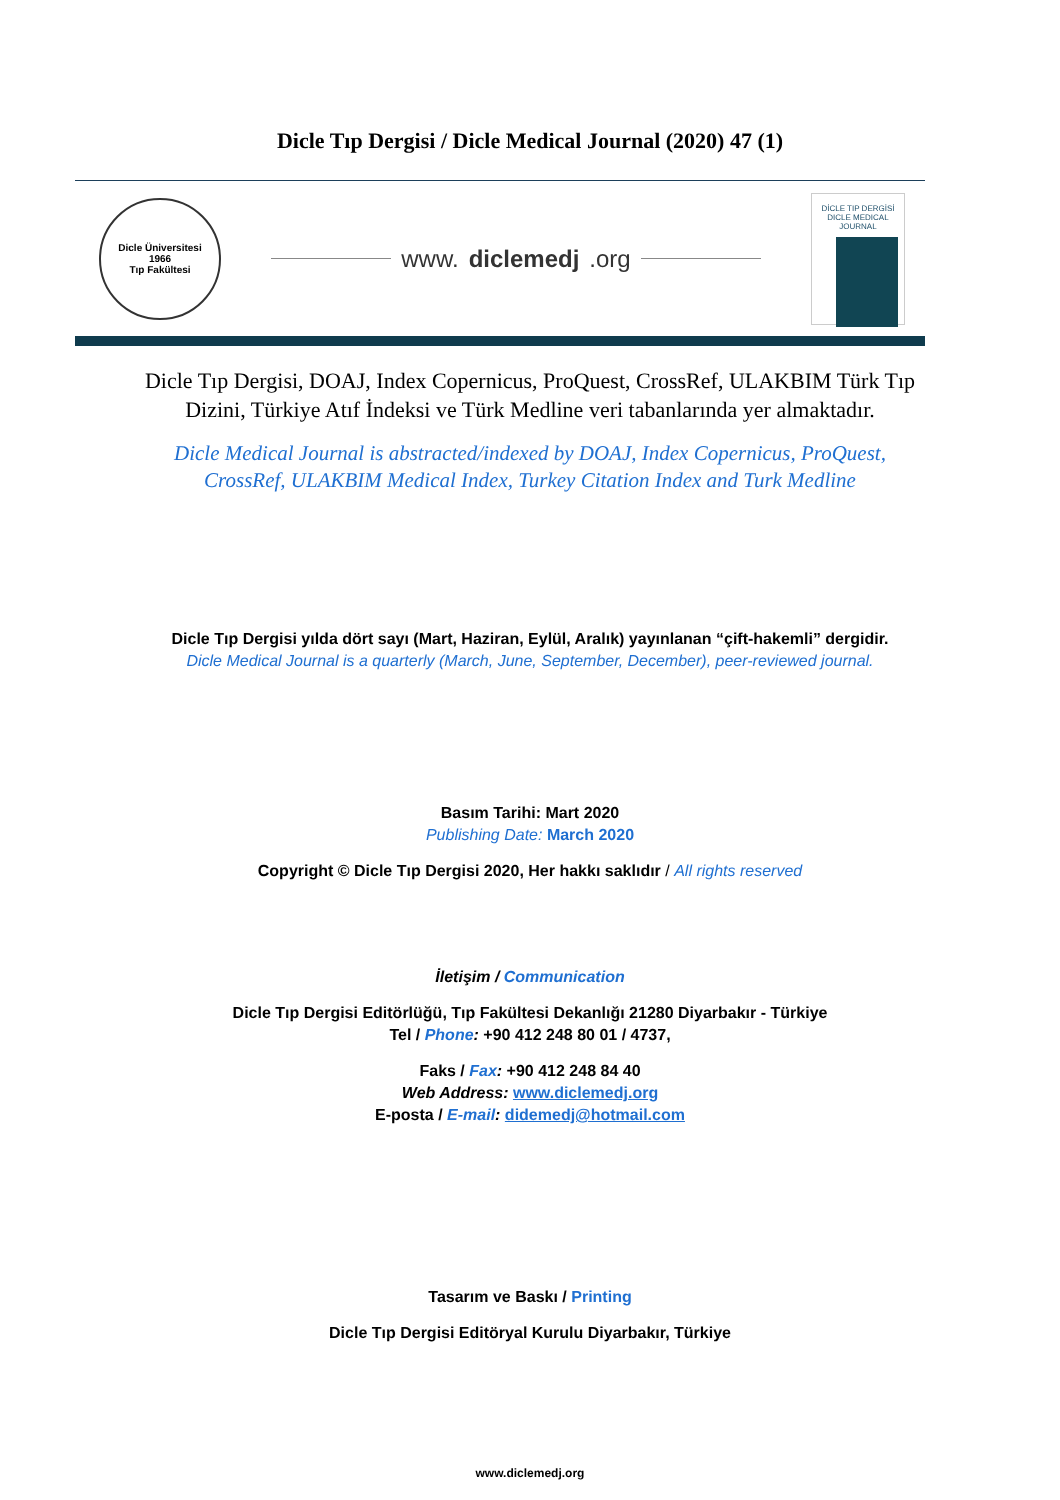Dicle Tıp Dergisi / Dicle Medical Journal (2020) 47 (1)
Dicle Üniversitesi
1966
Tıp Fakültesi
www. diclemedj.org
DİCLE TIP DERGİSİ
DICLE MEDICAL JOURNAL
Dicle Tıp Dergisi, DOAJ, Index Copernicus, ProQuest, CrossRef, ULAKBIM Türk Tıp
Dizini, Türkiye Atıf İndeksi ve Türk Medline veri tabanlarında yer almaktadır.
Dicle Medical Journal is abstracted/indexed by DOAJ, Index Copernicus, ProQuest,
CrossRef, ULAKBIM Medical Index, Turkey Citation Index and Turk Medline
Dicle Tıp Dergisi yılda dört sayı (Mart, Haziran, Eylül, Aralık) yayınlanan “çift-hakemli” dergidir.
Dicle Medical Journal is a quarterly (March, June, September, December), peer-reviewed journal.
Basım Tarihi: Mart 2020
Publishing Date: March 2020
Copyright © Dicle Tıp Dergisi 2020, Her hakkı saklıdır / All rights reserved
İletişim / Communication
Dicle Tıp Dergisi Editörlüğü, Tıp Fakültesi Dekanlığı 21280 Diyarbakır - Türkiye
Tel / Phone: +90 412 248 80 01 / 4737,
Faks / Fax: +90 412 248 84 40
Web Address: www.diclemedj.org
E-posta / E-mail: didemedj@hotmail.com
Tasarım ve Baskı / Printing
Dicle Tıp Dergisi Editöryal Kurulu Diyarbakır, Türkiye
www.diclemedj.org